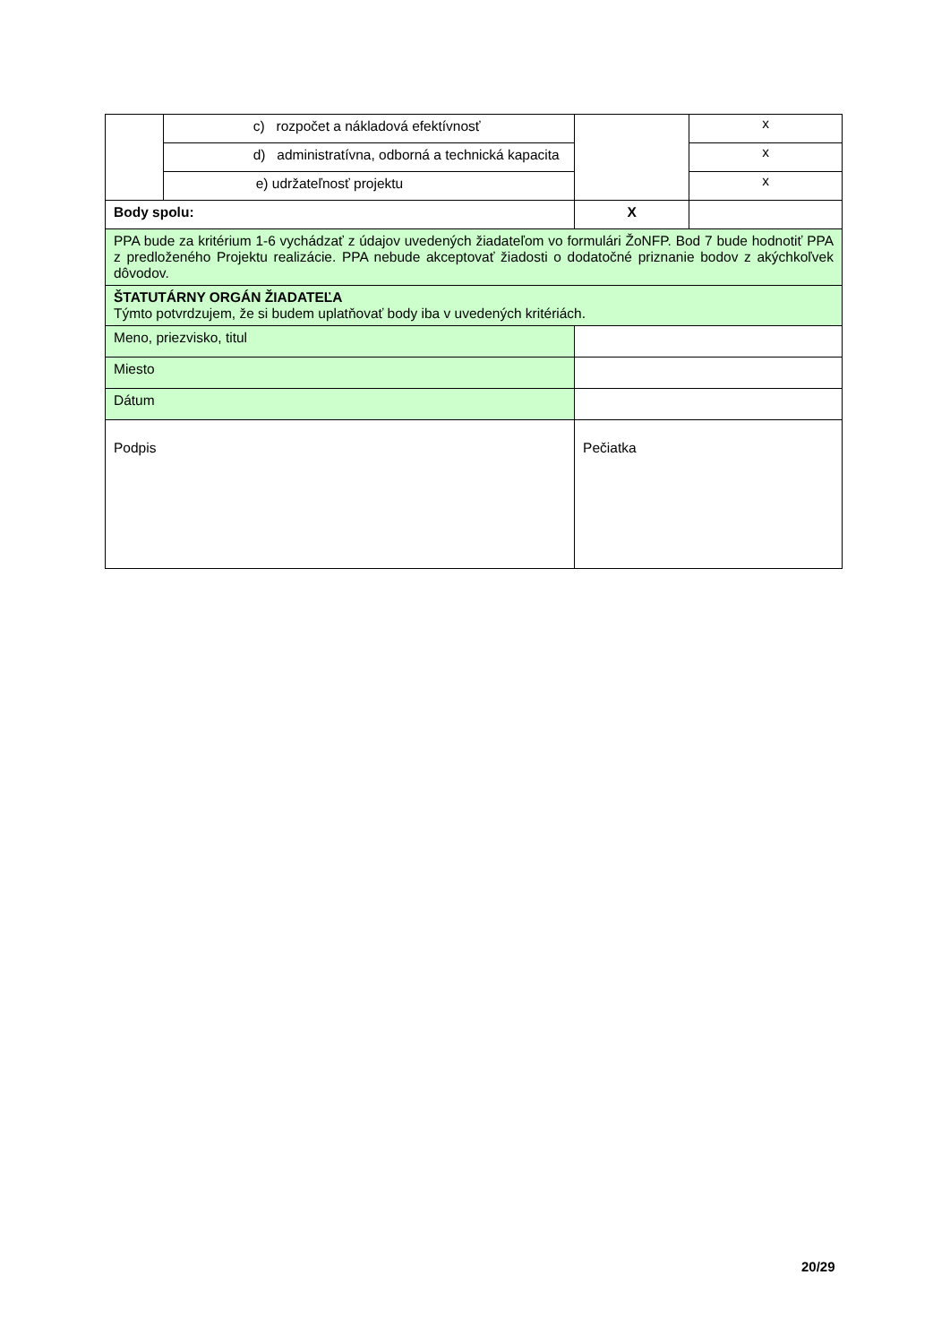| | c) rozpočet a nákladová efektívnosť | | x |
| | d) administratívna, odborná a technická kapacita | | x |
| | e) udržateľnosť projektu | | x |
| Body spolu: | | X | |
| PPA bude za kritérium 1-6 vychádzať z údajov uvedených žiadateľom vo formulári ŽoNFP. Bod 7 bude hodnotiť PPA z predloženého Projektu realizácie. PPA nebude akceptovať žiadosti o dodatočné priznanie bodov z akýchkoľvek dôvodov. | | | |
| ŠTATUTÁRNY ORGÁN ŽIADATEĽA Týmto potvrdzujem, že si budem uplatňovať body iba v uvedených kritériách. | | | |
| Meno, priezvisko, titul | | | |
| Miesto | | | |
| Dátum | | | |
| Podpis | | Pečiatka | |
20/29